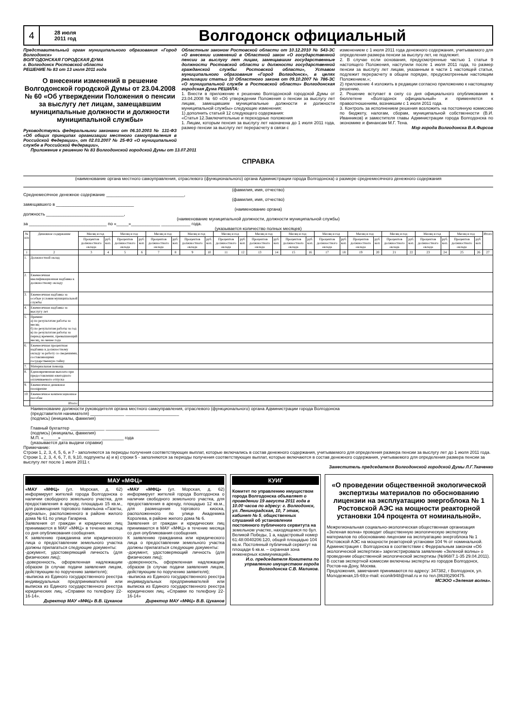4
28 июля
2011 год
Волгодонск официальный
Представительный орган муниципального образования «Город Волгодонск»
ВОЛГОДОНСКАЯ ГОРОДСКАЯ ДУМА
г. Волгодонск Ростовской области
РЕШЕНИЕ № 83 от 13 июля 2011 года
О внесении изменений в решение Волгодонской городской Думы от 23.04.2008 № 60 «Об утверждении Положения о пенсии за выслугу лет лицам, замещавшим муниципальные должности и должности муниципальной службы»
Руководствуясь федеральными законами от 06.10.2003 № 131-ФЗ «Об общих принципах организации местного самоуправления в Российской Федерации», от 02.03.2007 № 25-ФЗ «О муниципальной службе в Российской Федерации»,
Областным законом Ростовской области от 10.12.2010 № 543-ЗС «О внесении изменений в Областной закон «О государственной пенсии за выслугу лет лицам, замещавшим государственные должности Ростовской области и должности государственной гражданской службы Ростовской области», Уставом муниципального образования «Город Волгодонск», в целях реализации статьи 10 Областного закона от 09.10.2007 № 786-ЗС «О муниципальной службе в Ростовской области» Волгодонская городская Дума РЕШИЛА:
1. Внести в приложение к решению Волгодонской городской Думы от 23.04.2008 № 60 «Об утверждении Положения о пенсии за выслугу лет лицам, замещавшим муниципальные должности и должности муниципальной службы» следующие изменения:
1) дополнить статьей 12 следующего содержания:
«Статья 12.Заключительные и переходные положения
1. Лицам, которым пенсия за выслугу лет назначена до 1 июля 2011 года, размер пенсии за выслугу лет перерасчету в связи с
изменением с 1 июля 2011 года денежного содержания, учитываемого для определения размера пенсии за выслугу лет, не подлежит.
2. В случае если основания, предусмотренные частью 1 статьи 9 настоящего Положения, наступили после 1 июля 2011 года, то размер пенсии за выслугу лет лицам, указанным в части 1 настоящей статьи, подлежит перерасчету в общем порядке, предусмотренным настоящим Положением.»;
2) приложение 4 изложить в редакции согласно приложению к настоящему решению.
2. Решение вступает в силу со дня официального опубликования в бюллетене «Волгодонск официальный» и применяется к правоотношениям, возникшим с 1 июля 2011 года.
3. Контроль за исполнением решения возложить на постоянную комиссию по бюджету, налогам, сборам, муниципальной собственности (В.И. Иванников) и заместителя главы Администрации города Волгодонска по экономике и финансам М.Г. Тена.
Мэр города Волгодонска В.А.Фирсов
Приложение к решению № 83 Волгодонской городской Думы от 13.07.2011
СПРАВКА
(наименование органа местного самоуправления, отраслевого (функционального) органа Администрации города Волгодонска) о размере среднемесячного денежного содержания
(фамилия, имя, отчество)
Среднемесячное денежное содержание ________________________________,
(фамилия, имя, отчество)
замещавшего в ________________________________
(наименование органа)
должность ________________________________,
(наименование муниципальной должности, должности муниципальной службы)
за ________________________________ по «_____»____________ ____________ года.
(указывается количество полных месяцев)
| № п/п | Денежное содержание | Месяц и год | | Месяц и год | | Месяц и год | | Месяц и год | | Месяц и год | | Месяц и год | | Месяц и год | | Месяц и год | | Месяц и год | | Месяц и год | | Месяц и год | | Месяц и год | | Итого |
| --- | --- | --- | --- | --- | --- | --- | --- | --- | --- | --- | --- | --- | --- | --- | --- | --- | --- | --- | --- | --- | --- | --- | --- | --- | --- | --- |
| | | Процентов должностного оклада | руб. коп. | Процентов должностного оклада | руб. коп. | Процентов должностного оклада | руб. коп. | Процентов должностного оклада | руб. коп. | Процентов должностного оклада | руб. коп. | Процентов должностного оклада | руб. коп. | Процентов должностного оклада | руб. коп. | Процентов должностного оклада | руб. коп. | Процентов должностного оклада | руб. коп. | Процентов должностного оклада | руб. коп. | Процентов должностного оклада | руб. коп. | Процентов должностного оклада | руб. коп. | |
| 1 | 2 | 3 | 4 | 5 | 6 | 7 | 8 | 9 | 10 | 11 | 12 | 13 | 14 | 15 | 16 | 17 | 18 | 19 | 20 | 21 | 22 | 23 | 24 | 25 | 26 | 27 |
| 1. | Должностной оклад | | | | | | | | | | | | | | | | | | | | | | | | | |
| 2. | Ежемесячная квалификационная надбавка к должностному окладу | | | | | | | | | | | | | | | | | | | | | | | | | |
| 3. | Ежемесячная надбавка за особые условия муниципальной службы | | | | | | | | | | | | | | | | | | | | | | | | | |
| 4. | Ежемесячная надбавка за выслугу лет | | | | | | | | | | | | | | | | | | | | | | | | | |
| 5. | Премии: а) по результатам работы за месяц б) по результатам работы за год в) по результатам работы за период времени, превышающий месяц, но менее года | | | | | | | | | | | | | | | | | | | | | | | | | |
| 6. | Ежемесячная процентная надбавка к должностному окладу за работу со сведениями, составляющими государственную тайну | | | | | | | | | | | | | | | | | | | | | | | | | |
| 7. | Материальная помощь | | | | | | | | | | | | | | | | | | | | | | | | | |
| 8. | Единовременная выплата при предоставлении ежегодного оплачиваемого отпуска | | | | | | | | | | | | | | | | | | | | | | | | | |
| 9. | Ежемесячное денежное поощрение | | | | | | | | | | | | | | | | | | | | | | | | | |
| 10. | Ежемесячное компенсационное пособие | | | | | | | | | | | | | | | | | | | | | | | | | |
| | Итого: | | | | | | | | | | | | | | | | | | | | | | | | | |
Наименование должности руководителя органа местного самоуправления, отраслевого (функционального) органа Администрации города Волгодонска
(представителя нанимателя) ______________ ______________________
(подпись) (инициалы, фамилия)
Главный бухгалтер ______________ ______________________
(подпись) (инициалы, фамилия)
М.П. «______» ________________ _________ года
(указывается дата выдачи справки)
Примечание:
Строки 1, 2, 3, 4, 5, 6, и 7 - заполняются за периоды получения соответствующих выплат, которые включались в состав денежного содержания, учитываемого для определения размера пенсии за выслугу лет до 1 июля 2011 года.
Строки 1, 2, 3, 4, 6, 7, 8, 9,10, подпункты а) и в) строки 5 - заполняются за периоды получения соответствующих выплат, которые включаются в состав денежного содержания, учитываемого для определения размера пенсии за выслугу лет после 1 июля 2011 г.
Заместитель председателя Волгодонской городской Думы Л.Г.Ткаченко
МАУ «МФЦ»
«МАУ «МФЦ» (ул. Морская, д. 62) информирует жителей города Волгодонска о наличии свободного земельного участка, для предоставления в аренду, площадью 15 кв.м., для размещения торгового павильона «Газеты, журналы», расположенного в районе жилого дома № 61 по улице Гагарина.
Заявления от граждан и юридических лиц принимаются в МАУ «МФЦ» в течение месяца со дня опубликования сообщения.
К заявлению гражданина или юридического лица о предоставлении земельного участка должны прилагаться следующие документы:
-документ, удостоверяющий личность (для физических лиц);
-доверенность, оформленная надлежащим образом (в случае подачи заявления лицом, действующим по поручению заявителя);
-выписка из Единого государственного реестра индивидуальных предпринимателей или выписка из Единого государственного реестра юридических лиц. «Справки по телефону 22-16-14».
Директор МАУ «МФЦ» В.В. Цуканов
«МАУ «МФЦ» (ул. Морская, д. 62) информирует жителей города Волгодонска о наличии свободного земельного участка, для предоставления в аренду, площадью 12 кв.м., для размещения торгового киоска, расположенного по улице Академика Королева, в районе жилого дома № 6.
Заявления от граждан и юридических лиц принимаются в МАУ «МФЦ» в течение месяца со дня опубликования сообщения.
К заявлению гражданина или юридического лица о предоставлении земельного участка должны прилагаться следующие документы:
-документ, удостоверяющий личность (для физических лиц);
-доверенность, оформленная надлежащим образом (в случае подачи заявления лицом, действующим по поручению заявителя);
-выписка из Единого государственного реестра индивидуальных предпринимателей или выписка из Единого государственного реестра юридических лиц. «Справки по телефону 22-16-14»
Директор МАУ «МФЦ» В.В. Цуканов
КУИГ
Комитет по управлению имуществом города Волгодонска объявляет о проведении 19 августа 2011 года в 10.00 часов по адресу: г. Волгодонск, ул. Ленинградская, 10, 7 этаж, кабинет № 5, общественных слушаний об установлении постоянного публичного сервитута на земельном участке, находящемся по бул. Великой Победы, 1 а, кадастровый номер 61:48:0040206:120, общей площадью 104 кв.м. Постоянный публичный сервитут на площади 6 кв.м. – охранная зона инженерных коммуникаций».
И.о. председателя Комитета по управлению имуществом города Волгодонска С.В. Маликов.
«О проведении общественной экологической экспертизы материалов по обоснованию лицензии на эксплуатацию энергоблока № 1 Ростовской АЭС на мощности реакторной установки 104 процента от номинальной».
Межрегиональная социально-экологическая общественная организация «Зеленая волна» проводит общественную экологическую экспертизу материалов по обоснованию лицензии на эксплуатацию энергоблока № 1 Ростовской АЭС на мощности реакторной установки 104 % от номинальной.
Администрация г. Волгодонска в соответствии с Федеральным законом «Об экологической экспертизе» зарегистрировала заявление «Зеленой волны» о проведении общественной экологической экспертизы (№968/7.1-35 29.04.2011).
В состав экспертной комиссии включены эксперты из городов Волгодонск, Ростов-на-Дону, Москва.
Предложения, замечания принимаются по адресу: 347382, г Волгодонск, ул. Молодежная,15-69;e-mail: econik948@mail.ru и по тел.(8639)290475.
МСЭОО «Зеленая волна».